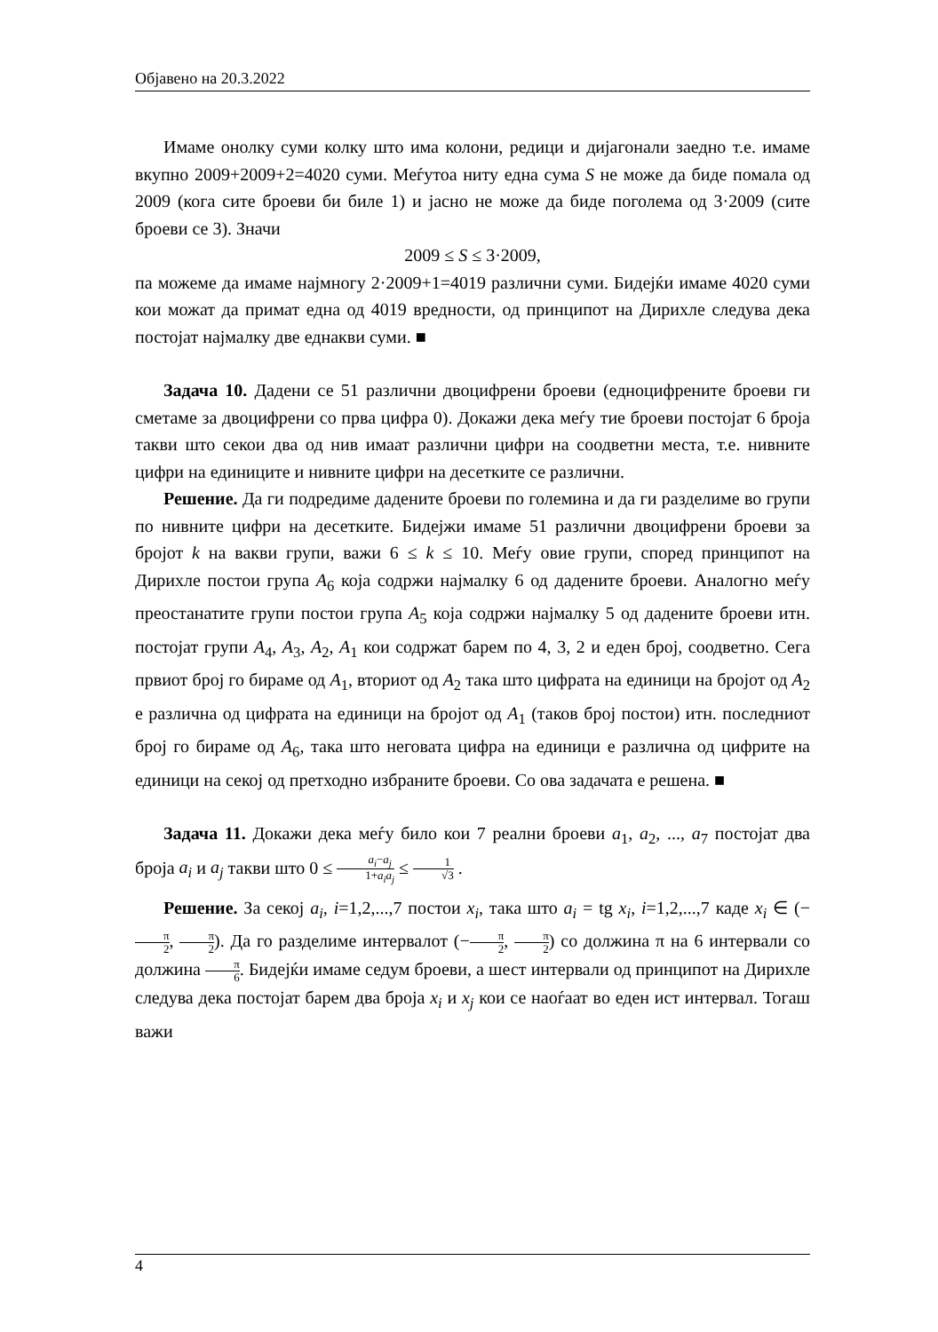Објавено на 20.3.2022
Имаме онолку суми колку што има колони, редици и дијагонали заедно т.е. имаме вкупно 2009+2009+2=4020 суми. Меѓутоа ниту една сума S не може да биде помала од 2009 (кога сите броеви би биле 1) и јасно не може да биде поголема од 3·2009 (сите броеви се 3). Значи
2009 ≤ S ≤ 3·2009,
па можеме да имаме најмногу 2·2009+1=4019 различни суми. Бидејќи имаме 4020 суми кои можат да примат една од 4019 вредности, од принципот на Дирихле следува дека постојат најмалку две еднакви суми. ■
Задача 10. Дадени се 51 различни двоцифрени броеви (едноцифрените броеви ги сметаме за двоцифрени со прва цифра 0). Докажи дека меѓу тие броеви постојат 6 броја такви што секои два од нив имаат различни цифри на соодветни места, т.е. нивните цифри на единиците и нивните цифри на десетките се различни.
Решение. Да ги подредиме дадените броеви по големина и да ги разделиме во групи по нивните цифри на десетките. Бидејжи имаме 51 различни двоцифрени броеви за бројот k на вакви групи, важи 6 ≤ k ≤ 10. Меѓу овие групи, според принципот на Дирихле постои група A<sub>6</sub> која содржи најмалку 6 од дадените броеви. Аналогно меѓу преостанатите групи постои група A<sub>5</sub> која содржи најмалку 5 од дадените броеви итн. постојат групи A<sub>4</sub>, A<sub>3</sub>, A<sub>2</sub>, A<sub>1</sub> кои содржат барем по 4, 3, 2 и еден број, соодветно. Сега првиот број го бираме од A<sub>1</sub>, вториот од A<sub>2</sub> така што цифрата на единици на бројот од A<sub>2</sub> е различна од цифрата на единици на бројот од A<sub>1</sub> (таков број постои) итн. последниот број го бираме од A<sub>6</sub>, така што неговата цифра на единици е различна од цифрите на единици на секој од претходно избраните броеви. Со ова задачата е решена. ■
Задача 11. Докажи дека меѓу било кои 7 реални броеви a<sub>1</sub>, a<sub>2</sub>, ..., a<sub>7</sub> постојат два броја a<sub>i</sub> и a<sub>j</sub> такви што 0 ≤ a<sub>i</sub>−a<sub>j</sub> 1+a<sub>i</sub>a<sub>j</sub> ≤ 1 √3 .
Решение. За секој a<sub>i</sub>, i=1,2,...,7 постои x<sub>i</sub>, така што a<sub>i</sub> = tg x<sub>i</sub>, i=1,2,...,7 каде x<sub>i</sub> ∈ (−π 2, π 2). Да го разделиме интервалот (−π 2, π 2) со должина π на 6 интервали со должина π 6. Бидејќи имаме седум броеви, а шест интервали од принципот на Дирихле следува дека постојат барем два броја x<sub>i</sub> и x<sub>j</sub> кои се наоѓаат во еден ист интервал. Тогаш важи
4